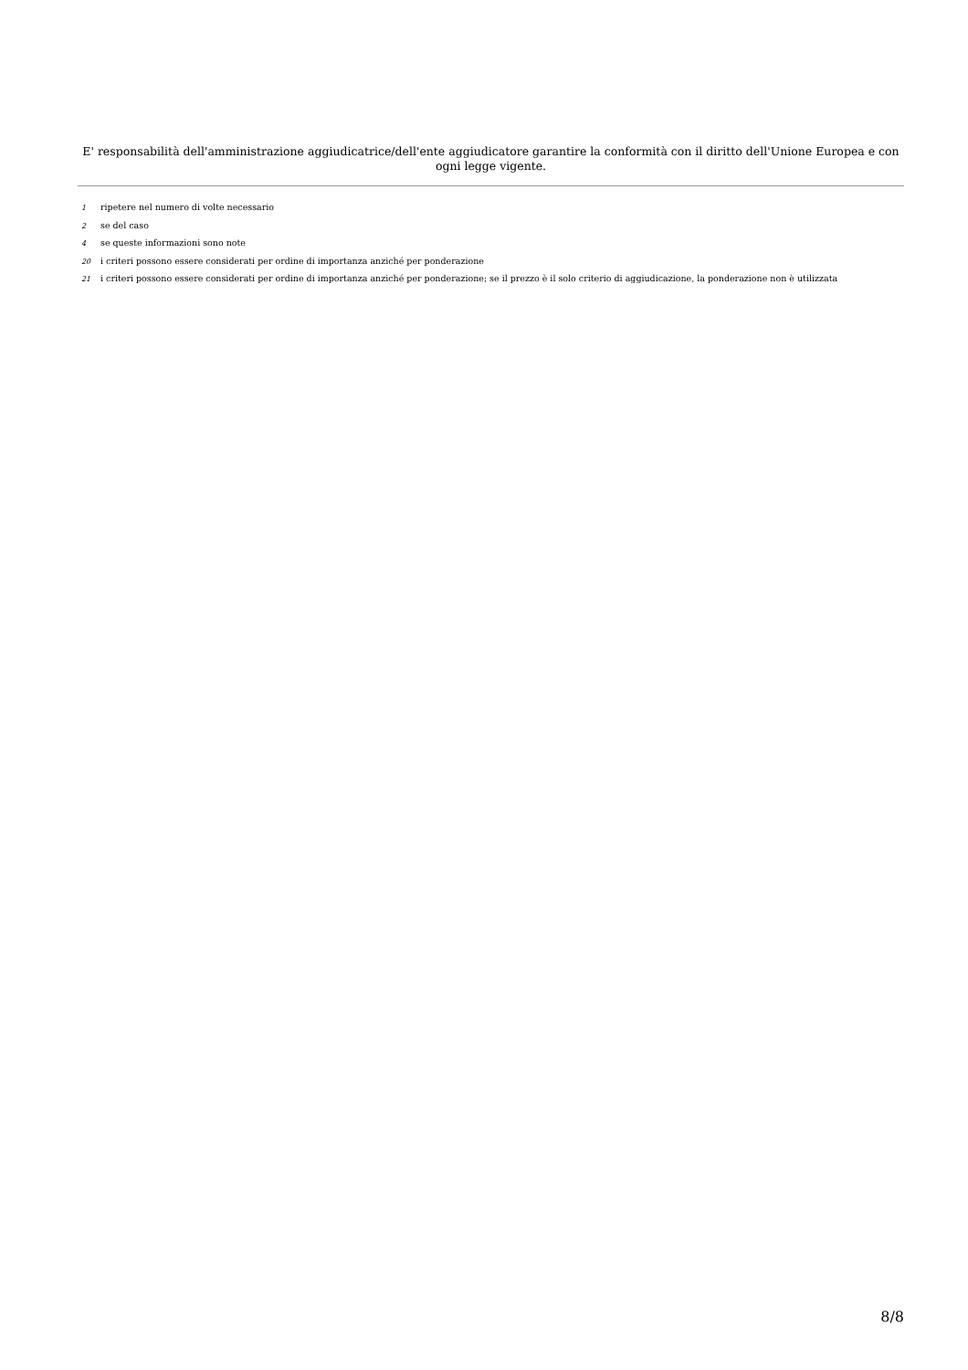E' responsabilità dell'amministrazione aggiudicatrice/dell'ente aggiudicatore garantire la conformità con il diritto dell'Unione Europea e con ogni legge vigente.
1 ripetere nel numero di volte necessario
2 se del caso
4 se queste informazioni sono note
20 i criteri possono essere considerati per ordine di importanza anziché per ponderazione
21 i criteri possono essere considerati per ordine di importanza anziché per ponderazione; se il prezzo è il solo criterio di aggiudicazione, la ponderazione non è utilizzata
8/8